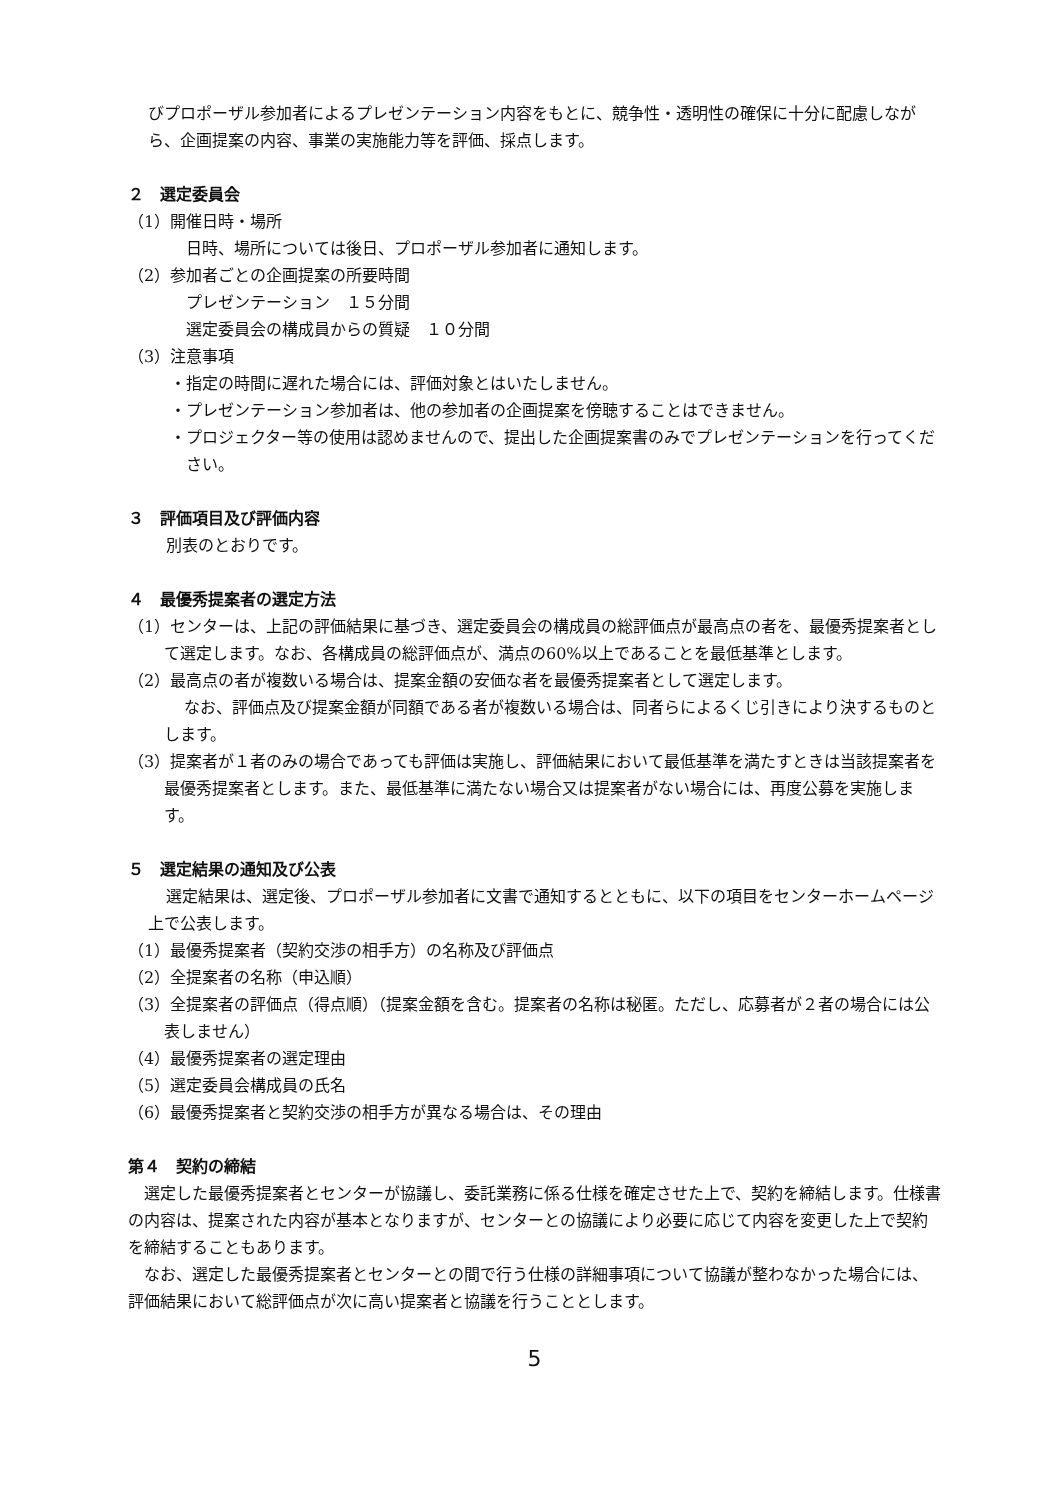びプロポーザル参加者によるプレゼンテーション内容をもとに、競争性・透明性の確保に十分に配慮しながら、企画提案の内容、事業の実施能力等を評価、採点します。
２　選定委員会
（1）開催日時・場所
日時、場所については後日、プロポーザル参加者に通知します。
（2）参加者ごとの企画提案の所要時間
プレゼンテーション　１５分間
選定委員会の構成員からの質疑　１０分間
（3）注意事項
・指定の時間に遅れた場合には、評価対象とはいたしません。
・プレゼンテーション参加者は、他の参加者の企画提案を傍聴することはできません。
・プロジェクター等の使用は認めませんので、提出した企画提案書のみでプレゼンテーションを行ってください。
３　評価項目及び評価内容
別表のとおりです。
４　最優秀提案者の選定方法
（1）センターは、上記の評価結果に基づき、選定委員会の構成員の総評価点が最高点の者を、最優秀提案者として選定します。なお、各構成員の総評価点が、満点の60%以上であることを最低基準とします。
（2）最高点の者が複数いる場合は、提案金額の安価な者を最優秀提案者として選定します。
なお、評価点及び提案金額が同額である者が複数いる場合は、同者らによるくじ引きにより決するものとします。
（3）提案者が１者のみの場合であっても評価は実施し、評価結果において最低基準を満たすときは当該提案者を最優秀提案者とします。また、最低基準に満たない場合又は提案者がない場合には、再度公募を実施します。
５　選定結果の通知及び公表
選定結果は、選定後、プロポーザル参加者に文書で通知するとともに、以下の項目をセンターホームページ上で公表します。
（1）最優秀提案者（契約交渉の相手方）の名称及び評価点
（2）全提案者の名称（申込順）
（3）全提案者の評価点（得点順）（提案金額を含む。提案者の名称は秘匿。ただし、応募者が２者の場合には公表しません）
（4）最優秀提案者の選定理由
（5）選定委員会構成員の氏名
（6）最優秀提案者と契約交渉の相手方が異なる場合は、その理由
第４　契約の締結
選定した最優秀提案者とセンターが協議し、委託業務に係る仕様を確定させた上で、契約を締結します。仕様書の内容は、提案された内容が基本となりますが、センターとの協議により必要に応じて内容を変更した上で契約を締結することもあります。
なお、選定した最優秀提案者とセンターとの間で行う仕様の詳細事項について協議が整わなかった場合には、評価結果において総評価点が次に高い提案者と協議を行うこととします。
5